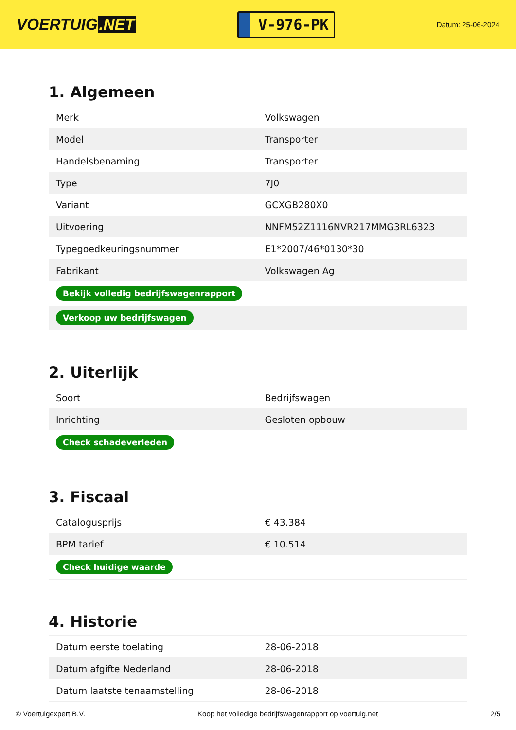VOERTUIG.NET
V-976-PK
Datum: 25-06-2024
1. Algemeen
| Merk | Volkswagen |
| Model | Transporter |
| Handelsbenaming | Transporter |
| Type | 7J0 |
| Variant | GCXGB280X0 |
| Uitvoering | NNFM52Z1116NVR217MMG3RL6323 |
| Typegoedkeuringsnummer | E1*2007/46*0130*30 |
| Fabrikant | Volkswagen Ag |
| Bekijk volledig bedrijfswagenrapport | |
| Verkoop uw bedrijfswagen | |
2. Uiterlijk
| Soort | Bedrijfswagen |
| Inrichting | Gesloten opbouw |
| Check schadeverleden | |
3. Fiscaal
| Catalogusprijs | € 43.384 |
| BPM tarief | € 10.514 |
| Check huidige waarde | |
4. Historie
| Datum eerste toelating | 28-06-2018 |
| Datum afgifte Nederland | 28-06-2018 |
| Datum laatste tenaamstelling | 28-06-2018 |
© Voertuigexpert B.V. Koop het volledige bedrijfswagenrapport op voertuig.net 2/5